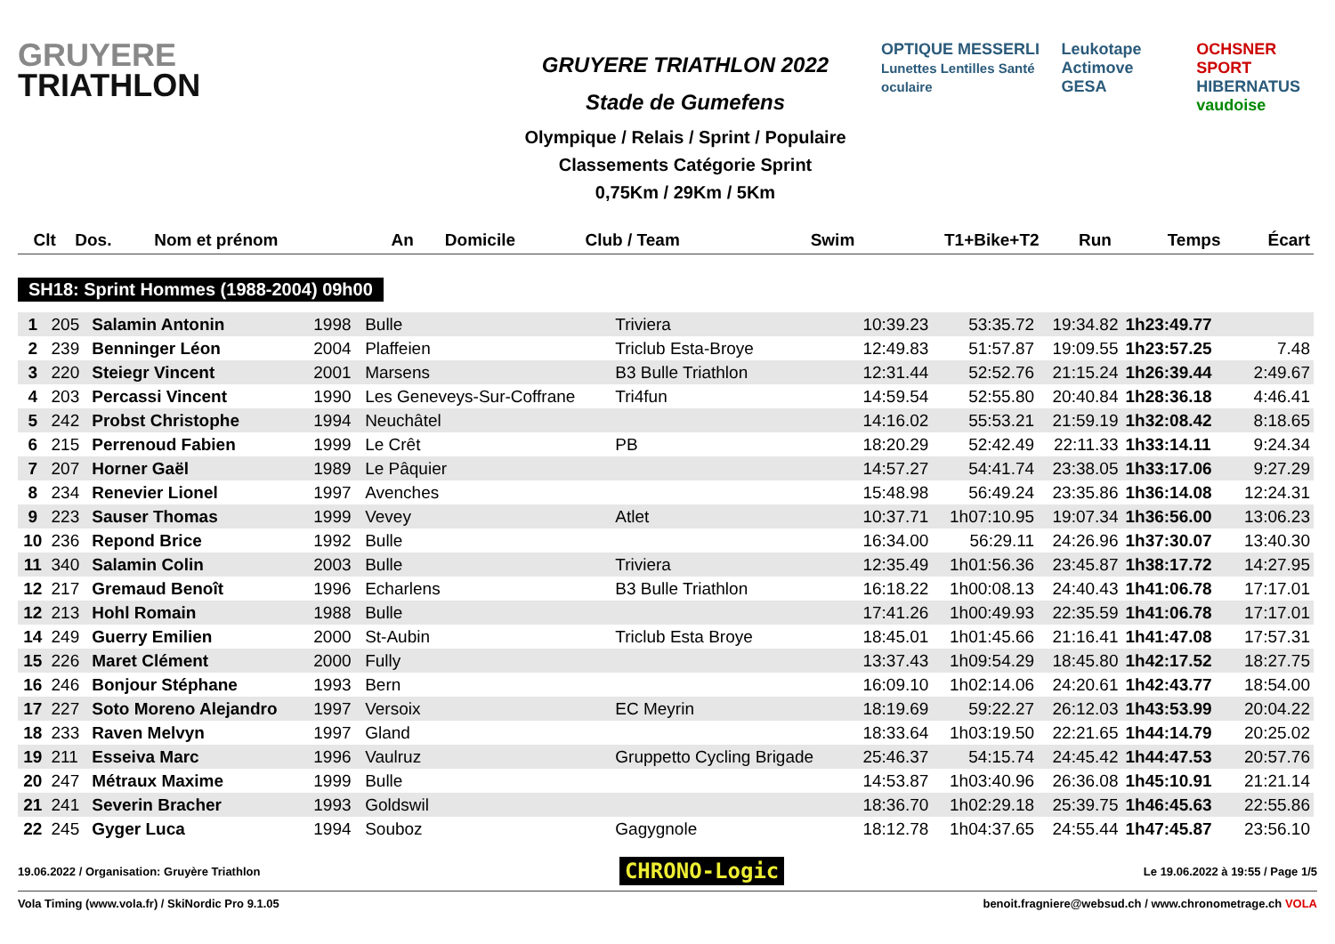GRUYERE
TRIATHLON
GRUYERE TRIATHLON 2022
Stade de Gumefens
Olympique / Relais / Sprint / Populaire
Classements Catégorie Sprint
0,75Km / 29Km / 5Km
OPTIQUE MESSERLI
Lunettes Lentilles Santé oculaire
Leukotape Actimove
GESA
OCHSNER SPORT
HIBERNATUS
vaudoise
| Clt | Dos. | Nom et prénom | An | Domicile | Club / Team | Swim | T1+Bike+T2 | Run | Temps | Écart |
| --- | --- | --- | --- | --- | --- | --- | --- | --- | --- | --- |
SH18: Sprint Hommes (1988-2004) 09h00
| 1 | 205 | Salamin Antonin | 1998 | Bulle | Triviera | 10:39.23 | 53:35.72 | 19:34.82 | 1h23:49.77 | |
| 2 | 239 | Benninger Léon | 2004 | Plaffeien | Triclub Esta-Broye | 12:49.83 | 51:57.87 | 19:09.55 | 1h23:57.25 | 7.48 |
| 3 | 220 | Steiegr Vincent | 2001 | Marsens | B3 Bulle Triathlon | 12:31.44 | 52:52.76 | 21:15.24 | 1h26:39.44 | 2:49.67 |
| 4 | 203 | Percassi Vincent | 1990 | Les Geneveys-Sur-Coffrane | Tri4fun | 14:59.54 | 52:55.80 | 20:40.84 | 1h28:36.18 | 4:46.41 |
| 5 | 242 | Probst Christophe | 1994 | Neuchâtel | | 14:16.02 | 55:53.21 | 21:59.19 | 1h32:08.42 | 8:18.65 |
| 6 | 215 | Perrenoud Fabien | 1999 | Le Crêt | PB | 18:20.29 | 52:42.49 | 22:11.33 | 1h33:14.11 | 9:24.34 |
| 7 | 207 | Horner Gaël | 1989 | Le Pâquier | | 14:57.27 | 54:41.74 | 23:38.05 | 1h33:17.06 | 9:27.29 |
| 8 | 234 | Renevier Lionel | 1997 | Avenches | | 15:48.98 | 56:49.24 | 23:35.86 | 1h36:14.08 | 12:24.31 |
| 9 | 223 | Sauser Thomas | 1999 | Vevey | Atlet | 10:37.71 | 1h07:10.95 | 19:07.34 | 1h36:56.00 | 13:06.23 |
| 10 | 236 | Repond Brice | 1992 | Bulle | | 16:34.00 | 56:29.11 | 24:26.96 | 1h37:30.07 | 13:40.30 |
| 11 | 340 | Salamin Colin | 2003 | Bulle | Triviera | 12:35.49 | 1h01:56.36 | 23:45.87 | 1h38:17.72 | 14:27.95 |
| 12 | 217 | Gremaud Benoît | 1996 | Echarlens | B3 Bulle Triathlon | 16:18.22 | 1h00:08.13 | 24:40.43 | 1h41:06.78 | 17:17.01 |
| 12 | 213 | Hohl Romain | 1988 | Bulle | | 17:41.26 | 1h00:49.93 | 22:35.59 | 1h41:06.78 | 17:17.01 |
| 14 | 249 | Guerry Emilien | 2000 | St-Aubin | Triclub Esta Broye | 18:45.01 | 1h01:45.66 | 21:16.41 | 1h41:47.08 | 17:57.31 |
| 15 | 226 | Maret Clément | 2000 | Fully | | 13:37.43 | 1h09:54.29 | 18:45.80 | 1h42:17.52 | 18:27.75 |
| 16 | 246 | Bonjour Stéphane | 1993 | Bern | | 16:09.10 | 1h02:14.06 | 24:20.61 | 1h42:43.77 | 18:54.00 |
| 17 | 227 | Soto Moreno Alejandro | 1997 | Versoix | EC Meyrin | 18:19.69 | 59:22.27 | 26:12.03 | 1h43:53.99 | 20:04.22 |
| 18 | 233 | Raven Melvyn | 1997 | Gland | | 18:33.64 | 1h03:19.50 | 22:21.65 | 1h44:14.79 | 20:25.02 |
| 19 | 211 | Esseiva Marc | 1996 | Vaulruz | Gruppetto Cycling Brigade | 25:46.37 | 54:15.74 | 24:45.42 | 1h44:47.53 | 20:57.76 |
| 20 | 247 | Métraux Maxime | 1999 | Bulle | | 14:53.87 | 1h03:40.96 | 26:36.08 | 1h45:10.91 | 21:21.14 |
| 21 | 241 | Severin Bracher | 1993 | Goldswil | | 18:36.70 | 1h02:29.18 | 25:39.75 | 1h46:45.63 | 22:55.86 |
| 22 | 245 | Gyger Luca | 1994 | Souboz | Gagygnole | 18:12.78 | 1h04:37.65 | 24:55.44 | 1h47:45.87 | 23:56.10 |
19.06.2022 / Organisation: Gruyère Triathlon CHRONO-Logic Le 19.06.2022 à 19:55 / Page 1/5
Vola Timing (www.vola.fr) / SkiNordic Pro 9.1.05 benoit.fragniere@websud.ch / www.chronometrage.ch VOLA